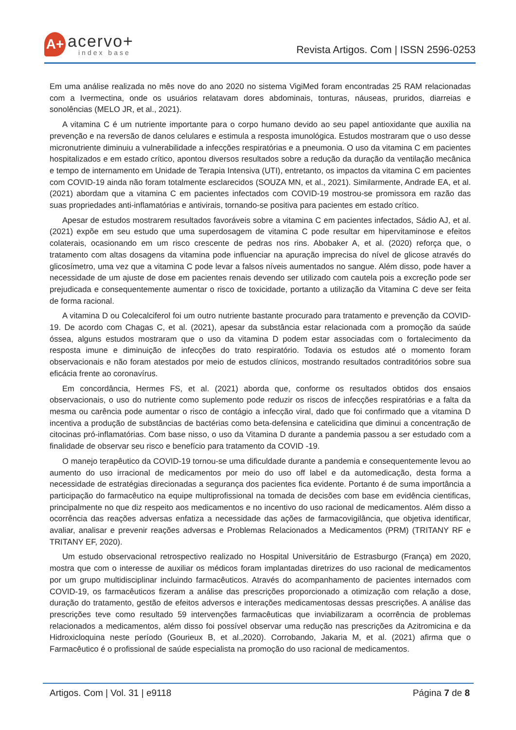A+
acervo+
index base
Revista Artigos. Com | ISSN 2596-0253
Em uma análise realizada no mês nove do ano 2020 no sistema VigiMed foram encontradas 25 RAM relacionadas com a Ivermectina, onde os usuários relatavam dores abdominais, tonturas, náuseas, pruridos, diarreias e sonolências (MELO JR, et al., 2021).
A vitamina C é um nutriente importante para o corpo humano devido ao seu papel antioxidante que auxilia na prevenção e na reversão de danos celulares e estimula a resposta imunológica. Estudos mostraram que o uso desse micronutriente diminuiu a vulnerabilidade a infecções respiratórias e a pneumonia. O uso da vitamina C em pacientes hospitalizados e em estado crítico, apontou diversos resultados sobre a redução da duração da ventilação mecânica e tempo de internamento em Unidade de Terapia Intensiva (UTI), entretanto, os impactos da vitamina C em pacientes com COVID-19 ainda não foram totalmente esclarecidos (SOUZA MN, et al., 2021). Similarmente, Andrade EA, et al. (2021) abordam que a vitamina C em pacientes infectados com COVID-19 mostrou-se promissora em razão das suas propriedades anti-inflamatórias e antivirais, tornando-se positiva para pacientes em estado crítico.
Apesar de estudos mostrarem resultados favoráveis sobre a vitamina C em pacientes infectados, Sádio AJ, et al. (2021) expõe em seu estudo que uma superdosagem de vitamina C pode resultar em hipervitaminose e efeitos colaterais, ocasionando em um risco crescente de pedras nos rins. Abobaker A, et al. (2020) reforça que, o tratamento com altas dosagens da vitamina pode influenciar na apuração imprecisa do nível de glicose através do glicosímetro, uma vez que a vitamina C pode levar a falsos níveis aumentados no sangue. Além disso, pode haver a necessidade de um ajuste de dose em pacientes renais devendo ser utilizado com cautela pois a excreção pode ser prejudicada e consequentemente aumentar o risco de toxicidade, portanto a utilização da Vitamina C deve ser feita de forma racional.
A vitamina D ou Colecalciferol foi um outro nutriente bastante procurado para tratamento e prevenção da COVID-19. De acordo com Chagas C, et al. (2021), apesar da substância estar relacionada com a promoção da saúde óssea, alguns estudos mostraram que o uso da vitamina D podem estar associadas com o fortalecimento da resposta imune e diminuição de infecções do trato respiratório. Todavia os estudos até o momento foram observacionais e não foram atestados por meio de estudos clínicos, mostrando resultados contraditórios sobre sua eficácia frente ao coronavírus.
Em concordância, Hermes FS, et al. (2021) aborda que, conforme os resultados obtidos dos ensaios observacionais, o uso do nutriente como suplemento pode reduzir os riscos de infecções respiratórias e a falta da mesma ou carência pode aumentar o risco de contágio a infecção viral, dado que foi confirmado que a vitamina D incentiva a produção de substâncias de bactérias como beta-defensina e catelicidina que diminui a concentração de citocinas pró-inflamatórias. Com base nisso, o uso da Vitamina D durante a pandemia passou a ser estudado com a finalidade de observar seu risco e benefício para tratamento da COVID -19.
O manejo terapêutico da COVID-19 tornou-se uma dificuldade durante a pandemia e consequentemente levou ao aumento do uso irracional de medicamentos por meio do uso off label e da automedicação, desta forma a necessidade de estratégias direcionadas a segurança dos pacientes fica evidente. Portanto é de suma importância a participação do farmacêutico na equipe multiprofissional na tomada de decisões com base em evidência cientificas, principalmente no que diz respeito aos medicamentos e no incentivo do uso racional de medicamentos. Além disso a ocorrência das reações adversas enfatiza a necessidade das ações de farmacovigilância, que objetiva identificar, avaliar, analisar e prevenir reações adversas e Problemas Relacionados a Medicamentos (PRM) (TRITANY RF e TRITANY EF, 2020).
Um estudo observacional retrospectivo realizado no Hospital Universitário de Estrasburgo (França) em 2020, mostra que com o interesse de auxiliar os médicos foram implantadas diretrizes do uso racional de medicamentos por um grupo multidisciplinar incluindo farmacêuticos. Através do acompanhamento de pacientes internados com COVID-19, os farmacêuticos fizeram a análise das prescrições proporcionado a otimização com relação a dose, duração do tratamento, gestão de efeitos adversos e interações medicamentosas dessas prescrições. A análise das prescrições teve como resultado 59 intervenções farmacêuticas que inviabilizaram a ocorrência de problemas relacionados a medicamentos, além disso foi possível observar uma redução nas prescrições da Azitromicina e da Hidroxicloquina neste período (Gourieux B, et al.,2020). Corrobando, Jakaria M, et al. (2021) afirma que o Farmacêutico é o profissional de saúde especialista na promoção do uso racional de medicamentos.
Artigos. Com | Vol. 31 | e9118 Página 7 de 8